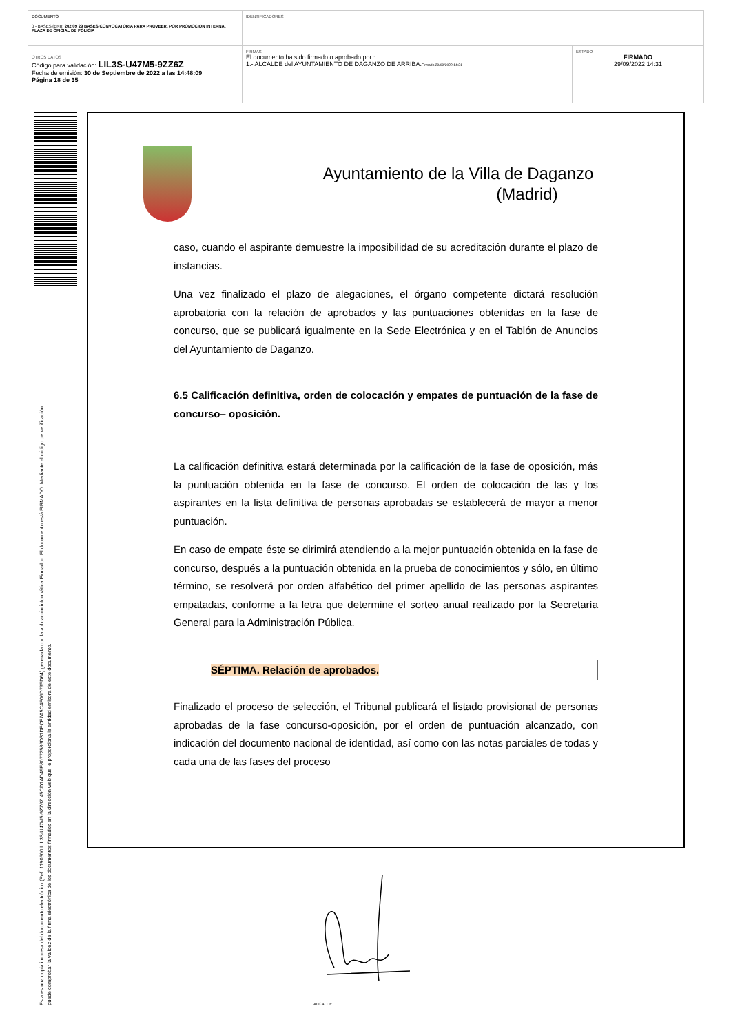| DOCUMENTO 0 - BASES (ENI): 202 09 29 BASES CONVOCATORIA PARA PROVEER, POR PROMOCION INTERNA, PLAZA DE OFICIAL DE POLICIA | IDENTIFICADORES | |
| OTROS DATOS Código para validación: LIL3S-U47M5-9ZZ6Z Fecha de emisión: 30 de Septiembre de 2022 a las 14:48:09 Página 18 de 35 | FIRMAS El documento ha sido firmado o aprobado por : 1.- ALCALDE del AYUNTAMIENTO DE DAGANZO DE ARRIBA. Firmado 29/09/2022 14:31 | ESTADO FIRMADO 29/09/2022 14:31 |
Esta es una copia impresa del documento electrónico (Ref: 1190500 LIL3S-U47M5-9ZZ6Z 45CD1AD49E80772586D31DFCF7A5C4F06D795D64) generada con la aplicación informática Firmadoc. El documento está FIRMADO. Mediante el código de verificación
puede comprobar la validez de la firma electrónica de los documentos firmados en la dirección web que le proporciona la entidad emisora de este documento.
Ayuntamiento de la Villa de Daganzo
(Madrid)
caso, cuando el aspirante demuestre la imposibilidad de su acreditación durante el plazo de instancias.
Una vez finalizado el plazo de alegaciones, el órgano competente dictará resolución aprobatoria con la relación de aprobados y las puntuaciones obtenidas en la fase de concurso, que se publicará igualmente en la Sede Electrónica y en el Tablón de Anuncios del Ayuntamiento de Daganzo.
6.5 Calificación definitiva, orden de colocación y empates de puntuación de la fase de concurso– oposición.
La calificación definitiva estará determinada por la calificación de la fase de oposición, más la puntuación obtenida en la fase de concurso. El orden de colocación de las y los aspirantes en la lista definitiva de personas aprobadas se establecerá de mayor a menor puntuación.
En caso de empate éste se dirimirá atendiendo a la mejor puntuación obtenida en la fase de concurso, después a la puntuación obtenida en la prueba de conocimientos y sólo, en último término, se resolverá por orden alfabético del primer apellido de las personas aspirantes empatadas, conforme a la letra que determine el sorteo anual realizado por la Secretaría General para la Administración Pública.
SÉPTIMA. Relación de aprobados.
Finalizado el proceso de selección, el Tribunal publicará el listado provisional de personas aprobadas de la fase concurso-oposición, por el orden de puntuación alcanzado, con indicación del documento nacional de identidad, así como con las notas parciales de todas y cada una de las fases del proceso
ALCALDE